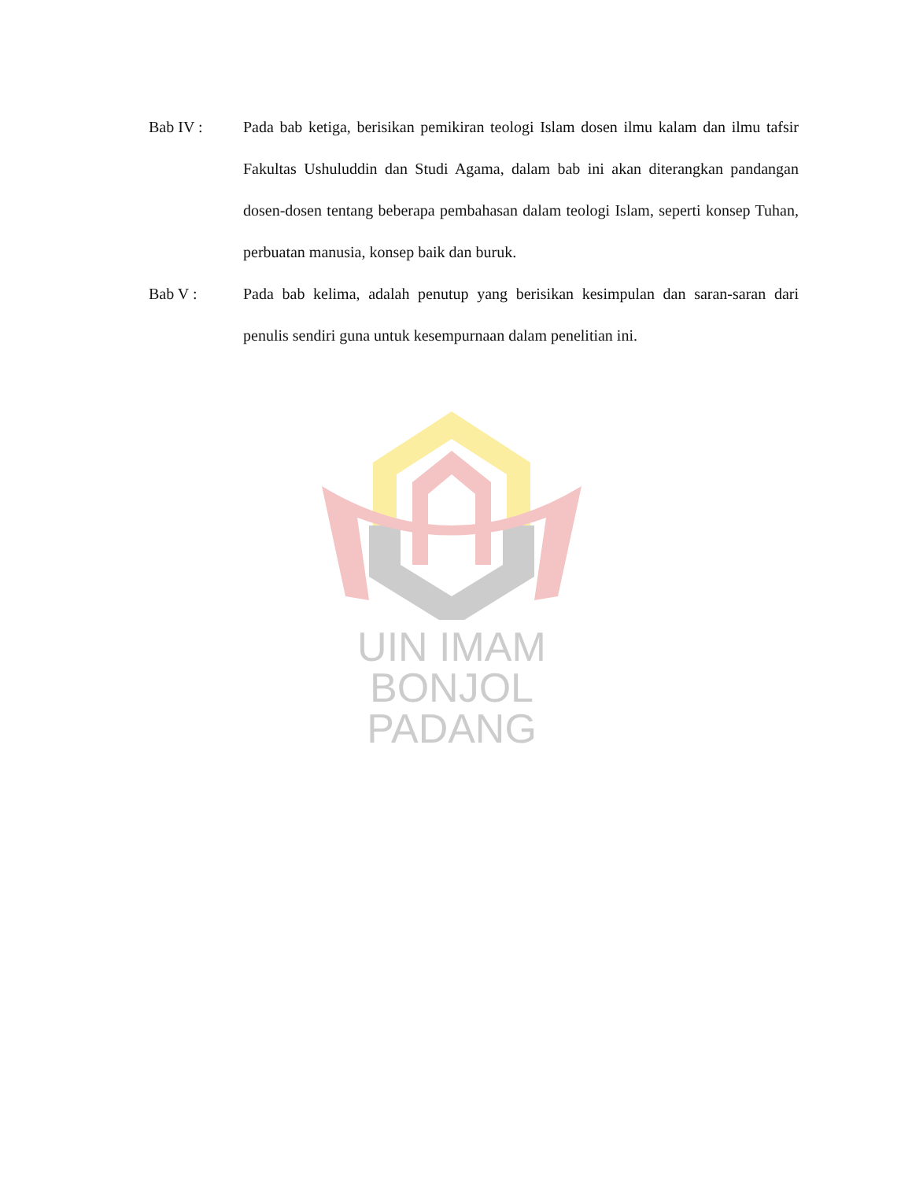Bab IV : Pada bab ketiga, berisikan pemikiran teologi Islam dosen ilmu kalam dan ilmu tafsir Fakultas Ushuluddin dan Studi Agama, dalam bab ini akan diterangkan pandangan dosen-dosen tentang beberapa pembahasan dalam teologi Islam, seperti konsep Tuhan, perbuatan manusia, konsep baik dan buruk.
Bab V : Pada bab kelima, adalah penutup yang berisikan kesimpulan dan saran-saran dari penulis sendiri guna untuk kesempurnaan dalam penelitian ini.
UIN IMAM BONJOL
PADANG